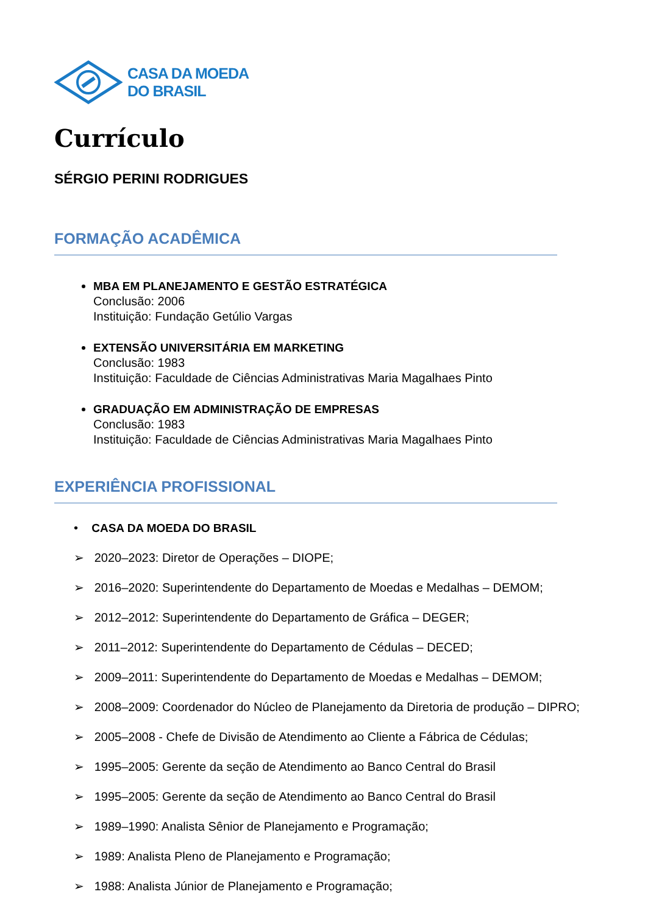CASA DA MOEDA
DO BRASIL
Currículo
SÉRGIO PERINI RODRIGUES
FORMAÇÃO ACADÊMICA
MBA EM PLANEJAMENTO E GESTÃO ESTRATÉGICA
Conclusão: 2006
Instituição: Fundação Getúlio Vargas
EXTENSÃO UNIVERSITÁRIA EM MARKETING
Conclusão: 1983
Instituição: Faculdade de Ciências Administrativas Maria Magalhaes Pinto
GRADUAÇÃO EM ADMINISTRAÇÃO DE EMPRESAS
Conclusão: 1983
Instituição: Faculdade de Ciências Administrativas Maria Magalhaes Pinto
EXPERIÊNCIA PROFISSIONAL
• CASA DA MOEDA DO BRASIL
➢ 2020–2023: Diretor de Operações – DIOPE;
➢ 2016–2020: Superintendente do Departamento de Moedas e Medalhas – DEMOM;
➢ 2012–2012: Superintendente do Departamento de Gráfica – DEGER;
➢ 2011–2012: Superintendente do Departamento de Cédulas – DECED;
➢ 2009–2011: Superintendente do Departamento de Moedas e Medalhas – DEMOM;
➢ 2008–2009: Coordenador do Núcleo de Planejamento da Diretoria de produção – DIPRO;
➢ 2005–2008 - Chefe de Divisão de Atendimento ao Cliente a Fábrica de Cédulas;
➢ 1995–2005: Gerente da seção de Atendimento ao Banco Central do Brasil
➢ 1995–2005: Gerente da seção de Atendimento ao Banco Central do Brasil
➢ 1989–1990: Analista Sênior de Planejamento e Programação;
➢ 1989: Analista Pleno de Planejamento e Programação;
➢ 1988: Analista Júnior de Planejamento e Programação;